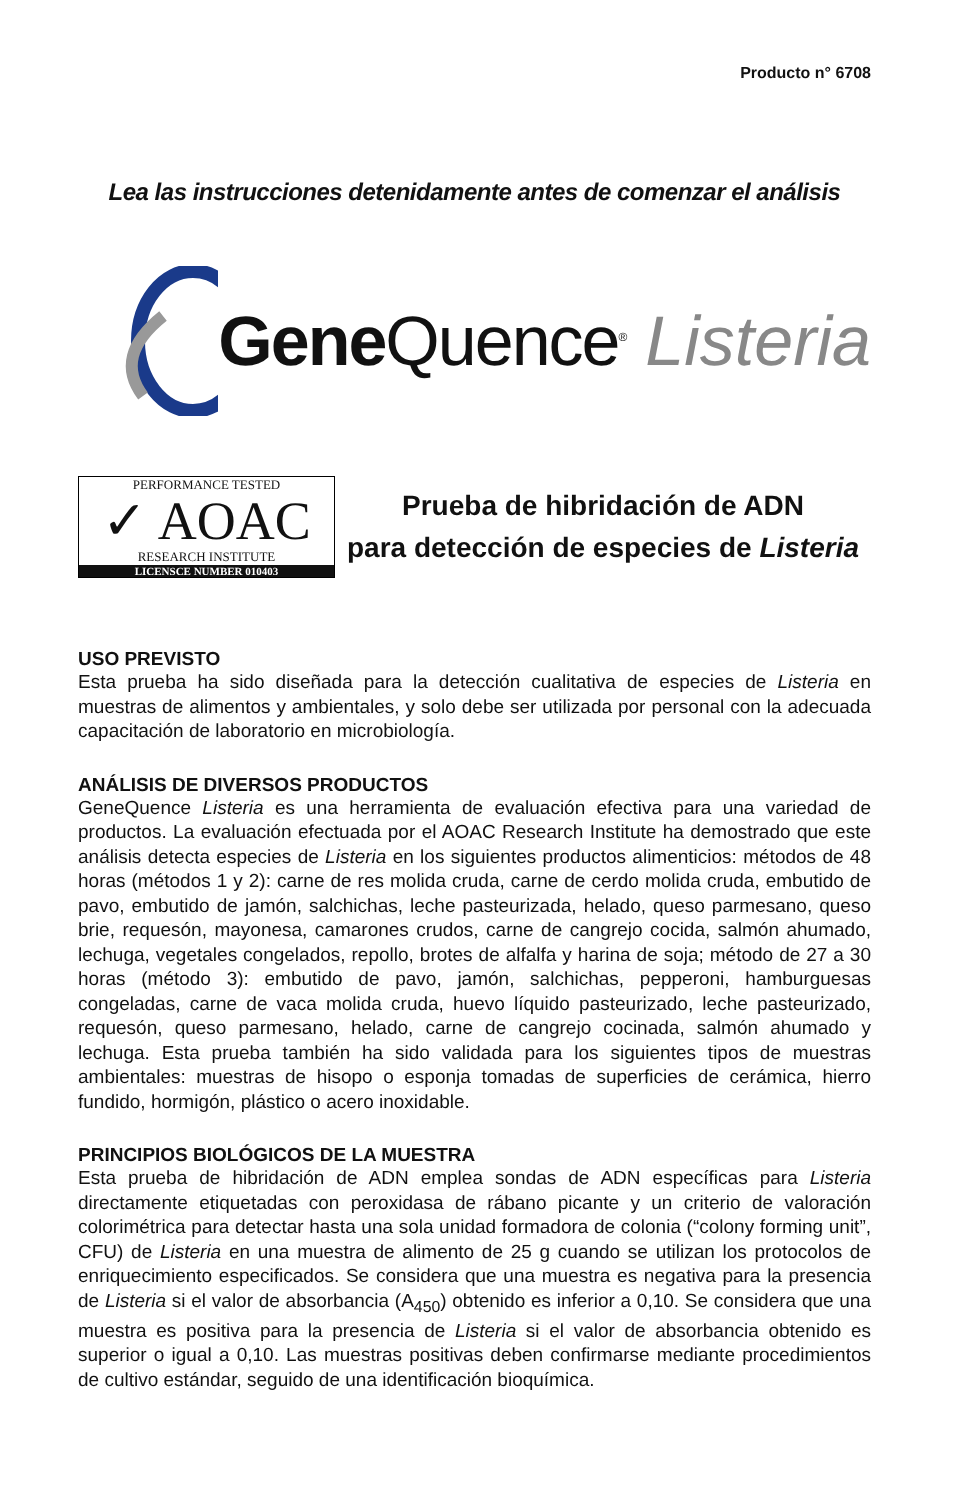Producto n° 6708
Lea las instrucciones detenidamente antes de comenzar el análisis
Gene Quence<sup>®</sup> Listeria
PERFORMANCE TESTED
✓ AOAC
RESEARCH INSTITUTE
LICENSCE NUMBER 010403
Prueba de hibridación de ADN
para detección de especies de Listeria
USO PREVISTO
Esta prueba ha sido diseñada para la detección cualitativa de especies de Listeria en muestras de alimentos y ambientales, y solo debe ser utilizada por personal con la adecuada capacitación de laboratorio en microbiología.
ANÁLISIS DE DIVERSOS PRODUCTOS
GeneQuence Listeria es una herramienta de evaluación efectiva para una variedad de productos. La evaluación efectuada por el AOAC Research Institute ha demostrado que este análisis detecta especies de Listeria en los siguientes productos alimenticios: métodos de 48 horas (métodos 1 y 2): carne de res molida cruda, carne de cerdo molida cruda, embutido de pavo, embutido de jamón, salchichas, leche pasteurizada, helado, queso parmesano, queso brie, requesón, mayonesa, camarones crudos, carne de cangrejo cocida, salmón ahumado, lechuga, vegetales congelados, repollo, brotes de alfalfa y harina de soja; método de 27 a 30 horas (método 3): embutido de pavo, jamón, salchichas, pepperoni, hamburguesas congeladas, carne de vaca molida cruda, huevo líquido pasteurizado, leche pasteurizado, requesón, queso parmesano, helado, carne de cangrejo cocinada, salmón ahumado y lechuga. Esta prueba también ha sido validada para los siguientes tipos de muestras ambientales: muestras de hisopo o esponja tomadas de superficies de cerámica, hierro fundido, hormigón, plástico o acero inoxidable.
PRINCIPIOS BIOLÓGICOS DE LA MUESTRA
Esta prueba de hibridación de ADN emplea sondas de ADN específicas para Listeria directamente etiquetadas con peroxidasa de rábano picante y un criterio de valoración colorimétrica para detectar hasta una sola unidad formadora de colonia (“colony forming unit”, CFU) de Listeria en una muestra de alimento de 25 g cuando se utilizan los protocolos de enriquecimiento especificados. Se considera que una muestra es negativa para la presencia de Listeria si el valor de absorbancia (A<sub>450</sub>) obtenido es inferior a 0,10. Se considera que una muestra es positiva para la presencia de Listeria si el valor de absorbancia obtenido es superior o igual a 0,10. Las muestras positivas deben confirmarse mediante procedimientos de cultivo estándar, seguido de una identificación bioquímica.